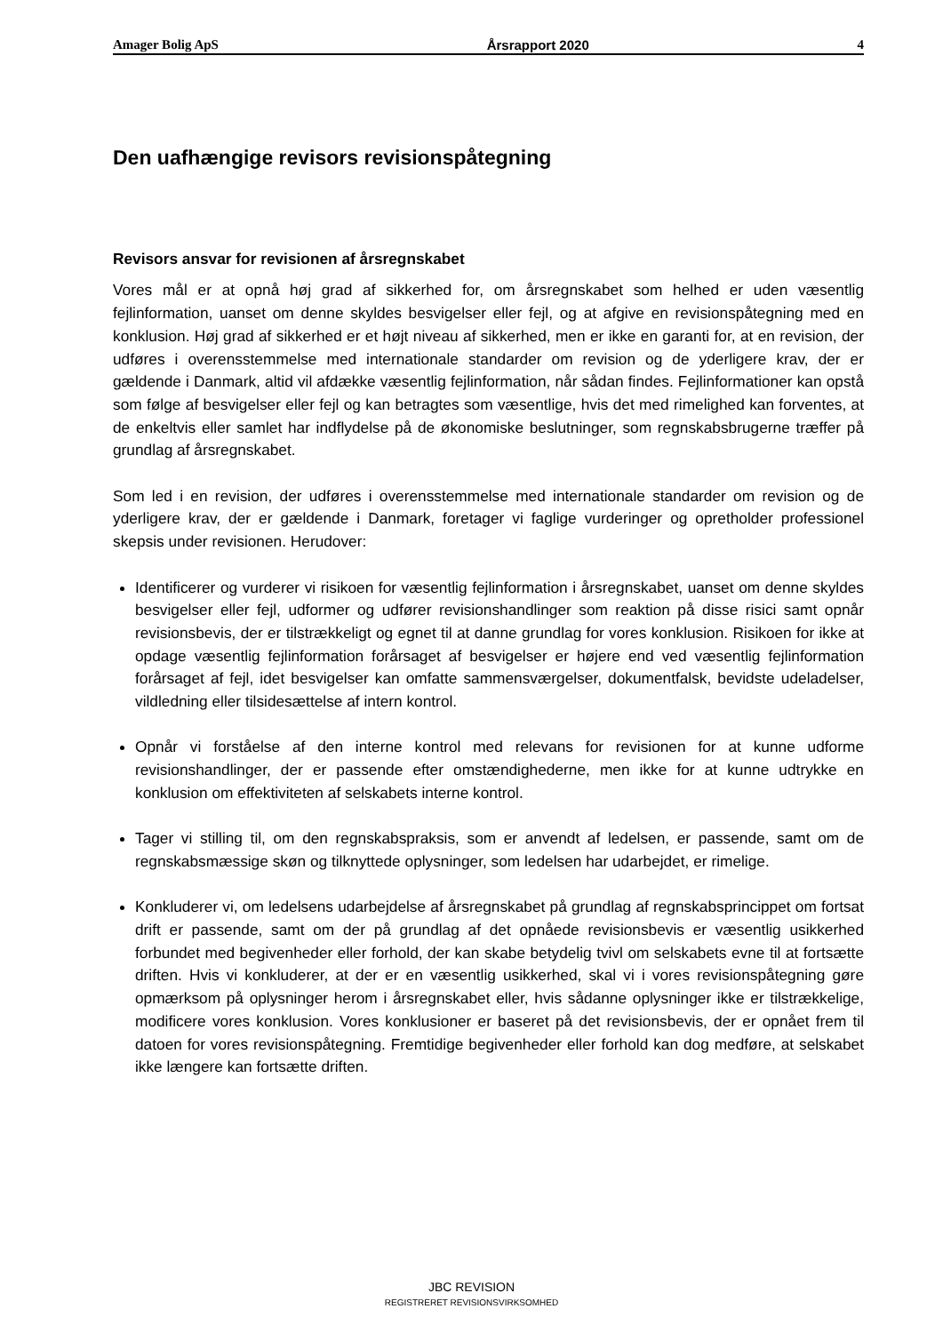Amager Bolig ApS Årsrapport 2020 4
Den uafhængige revisors revisionspåtegning
Revisors ansvar for revisionen af årsregnskabet
Vores mål er at opnå høj grad af sikkerhed for, om årsregnskabet som helhed er uden væsentlig fejlinformation, uanset om denne skyldes besvigelser eller fejl, og at afgive en revisionspåtegning med en konklusion. Høj grad af sikkerhed er et højt niveau af sikkerhed, men er ikke en garanti for, at en revision, der udføres i overensstemmelse med internationale standarder om revision og de yderligere krav, der er gældende i Danmark, altid vil afdække væsentlig fejlinformation, når sådan findes. Fejlinformationer kan opstå som følge af besvigelser eller fejl og kan betragtes som væsentlige, hvis det med rimelighed kan forventes, at de enkeltvis eller samlet har indflydelse på de økonomiske beslutninger, som regnskabsbrugerne træffer på grundlag af årsregnskabet.
Som led i en revision, der udføres i overensstemmelse med internationale standarder om revision og de yderligere krav, der er gældende i Danmark, foretager vi faglige vurderinger og opretholder professionel skepsis under revisionen. Herudover:
Identificerer og vurderer vi risikoen for væsentlig fejlinformation i årsregnskabet, uanset om denne skyldes besvigelser eller fejl, udformer og udfører revisionshandlinger som reaktion på disse risici samt opnår revisionsbevis, der er tilstrækkeligt og egnet til at danne grundlag for vores konklusion. Risikoen for ikke at opdage væsentlig fejlinformation forårsaget af besvigelser er højere end ved væsentlig fejlinformation forårsaget af fejl, idet besvigelser kan omfatte sammensværgelser, dokumentfalsk, bevidste udeladelser, vildledning eller tilsidesættelse af intern kontrol.
Opnår vi forståelse af den interne kontrol med relevans for revisionen for at kunne udforme revisionshandlinger, der er passende efter omstændighederne, men ikke for at kunne udtrykke en konklusion om effektiviteten af selskabets interne kontrol.
Tager vi stilling til, om den regnskabspraksis, som er anvendt af ledelsen, er passende, samt om de regnskabsmæssige skøn og tilknyttede oplysninger, som ledelsen har udarbejdet, er rimelige.
Konkluderer vi, om ledelsens udarbejdelse af årsregnskabet på grundlag af regnskabsprincippet om fortsat drift er passende, samt om der på grundlag af det opnåede revisionsbevis er væsentlig usikkerhed forbundet med begivenheder eller forhold, der kan skabe betydelig tvivl om selskabets evne til at fortsætte driften. Hvis vi konkluderer, at der er en væsentlig usikkerhed, skal vi i vores revisionspåtegning gøre opmærksom på oplysninger herom i årsregnskabet eller, hvis sådanne oplysninger ikke er tilstrækkelige, modificere vores konklusion. Vores konklusioner er baseret på det revisionsbevis, der er opnået frem til datoen for vores revisionspåtegning. Fremtidige begivenheder eller forhold kan dog medføre, at selskabet ikke længere kan fortsætte driften.
JBC REVISION
REGISTRERET REVISIONSVIRKSOMHED